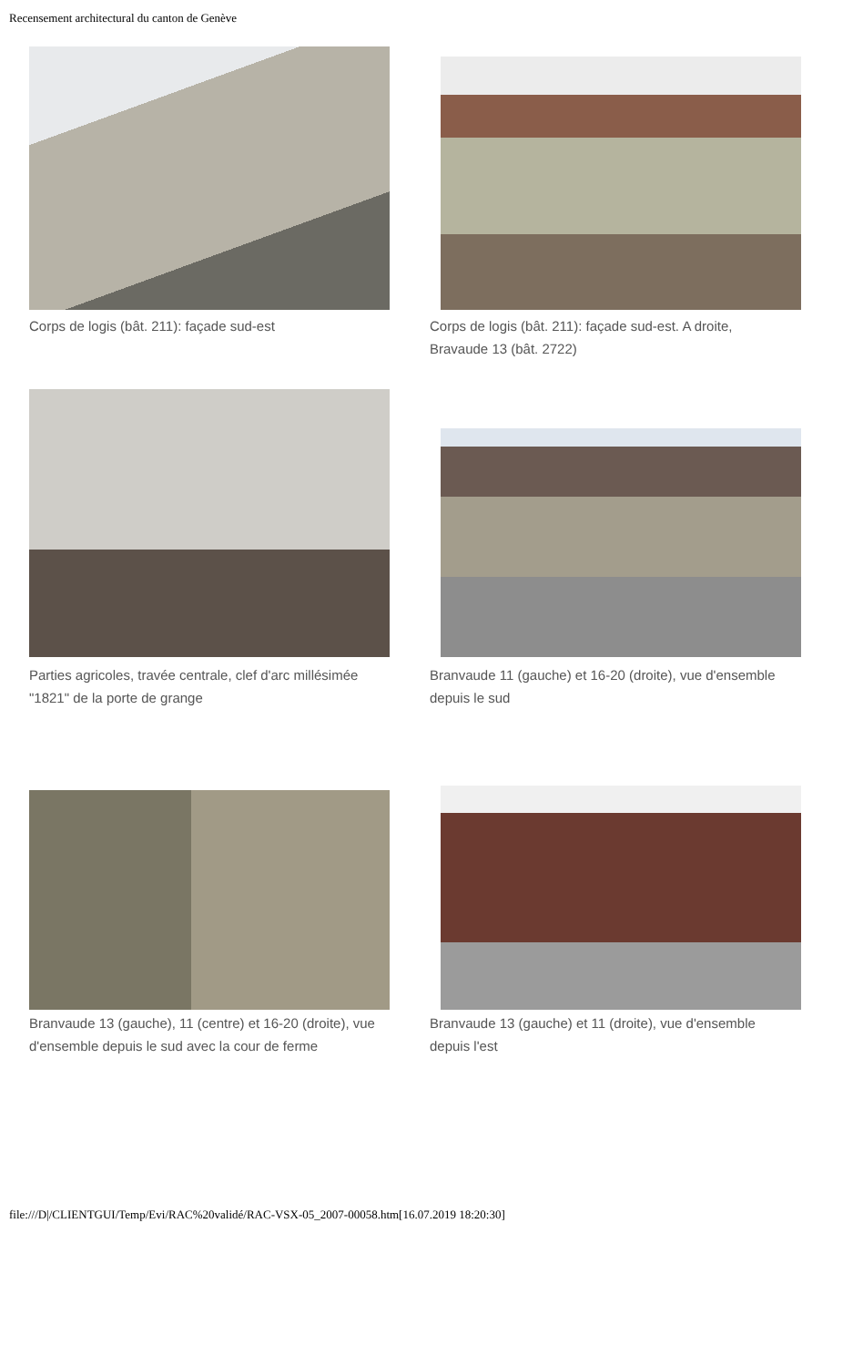Recensement architectural du canton de Genève
Corps de logis (bât. 211): façade sud-est
Corps de logis (bât. 211): façade sud-est. A droite, Bravaude 13 (bât. 2722)
Parties agricoles, travée centrale, clef d'arc millésimée "1821" de la porte de grange
Branvaude 11 (gauche) et 16-20 (droite), vue d'ensemble depuis le sud
Branvaude 13 (gauche), 11 (centre) et 16-20 (droite), vue d'ensemble depuis le sud avec la cour de ferme
Branvaude 13 (gauche) et 11 (droite), vue d'ensemble depuis l'est
file:///D|/CLIENTGUI/Temp/Evi/RAC%20validé/RAC-VSX-05_2007-00058.htm[16.07.2019 18:20:30]